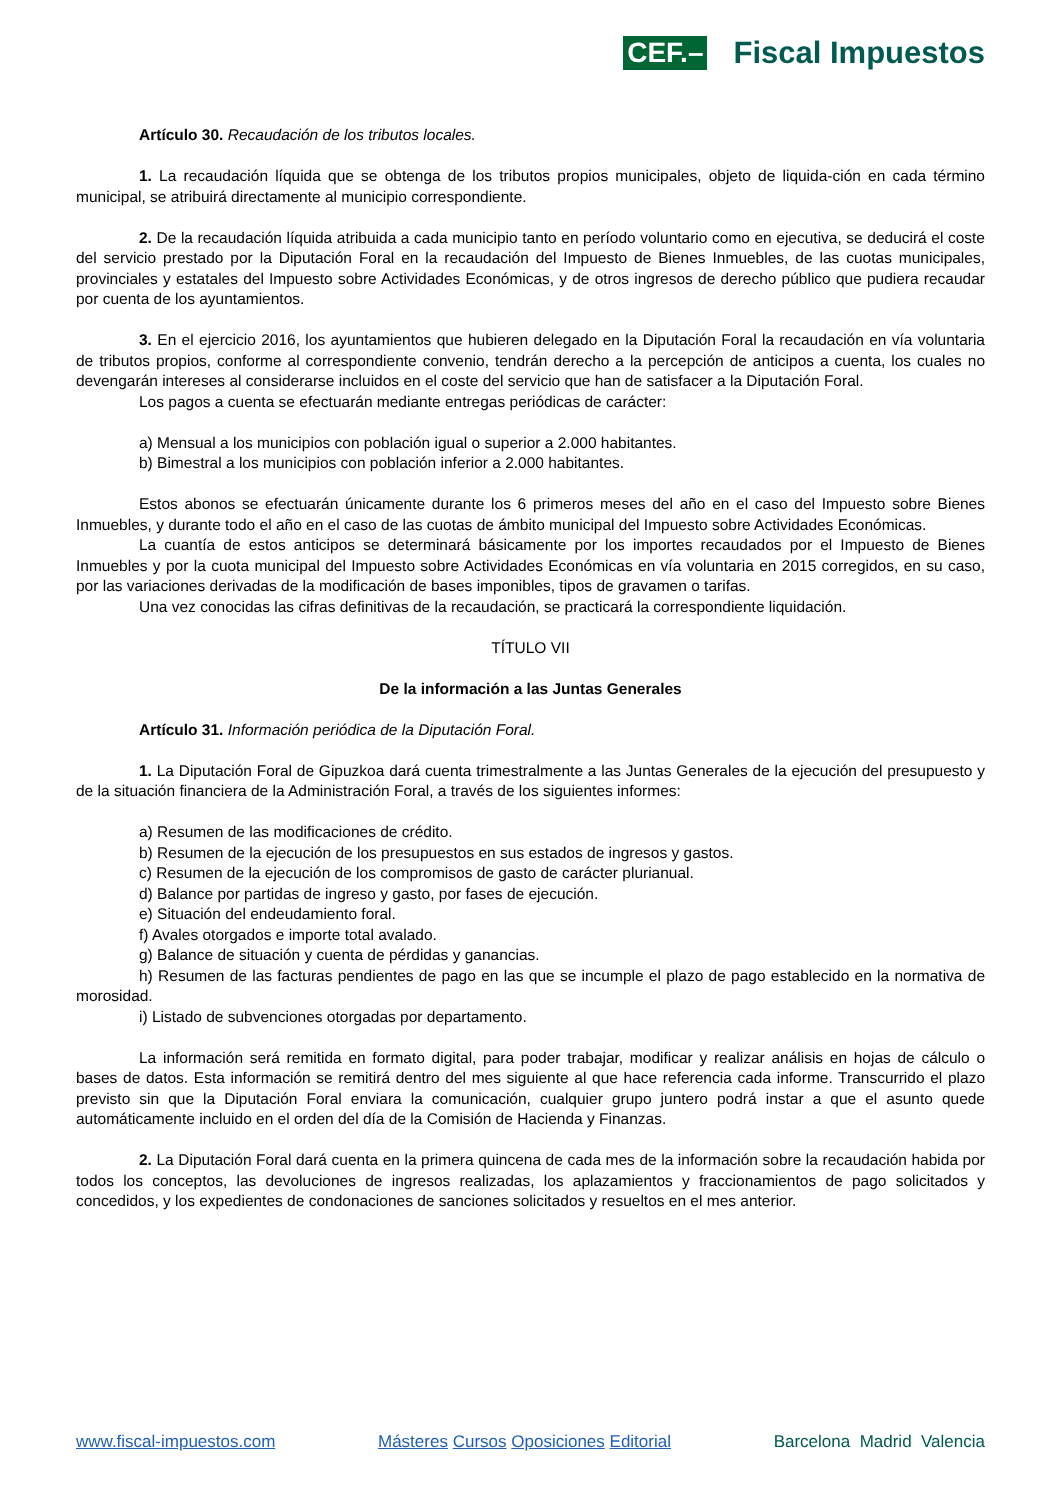CEF.– Fiscal Impuestos
Artículo 30. Recaudación de los tributos locales.
1. La recaudación líquida que se obtenga de los tributos propios municipales, objeto de liquida-ción en cada término municipal, se atribuirá directamente al municipio correspondiente.
2. De la recaudación líquida atribuida a cada municipio tanto en período voluntario como en ejecutiva, se deducirá el coste del servicio prestado por la Diputación Foral en la recaudación del Impuesto de Bienes Inmuebles, de las cuotas municipales, provinciales y estatales del Impuesto sobre Actividades Económicas, y de otros ingresos de derecho público que pudiera recaudar por cuenta de los ayuntamientos.
3. En el ejercicio 2016, los ayuntamientos que hubieren delegado en la Diputación Foral la recaudación en vía voluntaria de tributos propios, conforme al correspondiente convenio, tendrán derecho a la percepción de anticipos a cuenta, los cuales no devengarán intereses al considerarse incluidos en el coste del servicio que han de satisfacer a la Diputación Foral.
Los pagos a cuenta se efectuarán mediante entregas periódicas de carácter:
a) Mensual a los municipios con población igual o superior a 2.000 habitantes.
b) Bimestral a los municipios con población inferior a 2.000 habitantes.
Estos abonos se efectuarán únicamente durante los 6 primeros meses del año en el caso del Impuesto sobre Bienes Inmuebles, y durante todo el año en el caso de las cuotas de ámbito municipal del Impuesto sobre Actividades Económicas.
La cuantía de estos anticipos se determinará básicamente por los importes recaudados por el Impuesto de Bienes Inmuebles y por la cuota municipal del Impuesto sobre Actividades Económicas en vía voluntaria en 2015 corregidos, en su caso, por las variaciones derivadas de la modificación de bases imponibles, tipos de gravamen o tarifas.
Una vez conocidas las cifras definitivas de la recaudación, se practicará la correspondiente liquidación.
TÍTULO VII
De la información a las Juntas Generales
Artículo 31. Información periódica de la Diputación Foral.
1. La Diputación Foral de Gipuzkoa dará cuenta trimestralmente a las Juntas Generales de la ejecución del presupuesto y de la situación financiera de la Administración Foral, a través de los siguientes informes:
a) Resumen de las modificaciones de crédito.
b) Resumen de la ejecución de los presupuestos en sus estados de ingresos y gastos.
c) Resumen de la ejecución de los compromisos de gasto de carácter plurianual.
d) Balance por partidas de ingreso y gasto, por fases de ejecución.
e) Situación del endeudamiento foral.
f) Avales otorgados e importe total avalado.
g) Balance de situación y cuenta de pérdidas y ganancias.
h) Resumen de las facturas pendientes de pago en las que se incumple el plazo de pago establecido en la normativa de morosidad.
i) Listado de subvenciones otorgadas por departamento.
La información será remitida en formato digital, para poder trabajar, modificar y realizar análisis en hojas de cálculo o bases de datos. Esta información se remitirá dentro del mes siguiente al que hace referencia cada informe. Transcurrido el plazo previsto sin que la Diputación Foral enviara la comunicación, cualquier grupo juntero podrá instar a que el asunto quede automáticamente incluido en el orden del día de la Comisión de Hacienda y Finanzas.
2. La Diputación Foral dará cuenta en la primera quincena de cada mes de la información sobre la recaudación habida por todos los conceptos, las devoluciones de ingresos realizadas, los aplazamientos y fraccionamientos de pago solicitados y concedidos, y los expedientes de condonaciones de sanciones solicitados y resueltos en el mes anterior.
www.fiscal-impuestos.com Másteres Cursos Oposiciones Editorial Barcelona Madrid Valencia